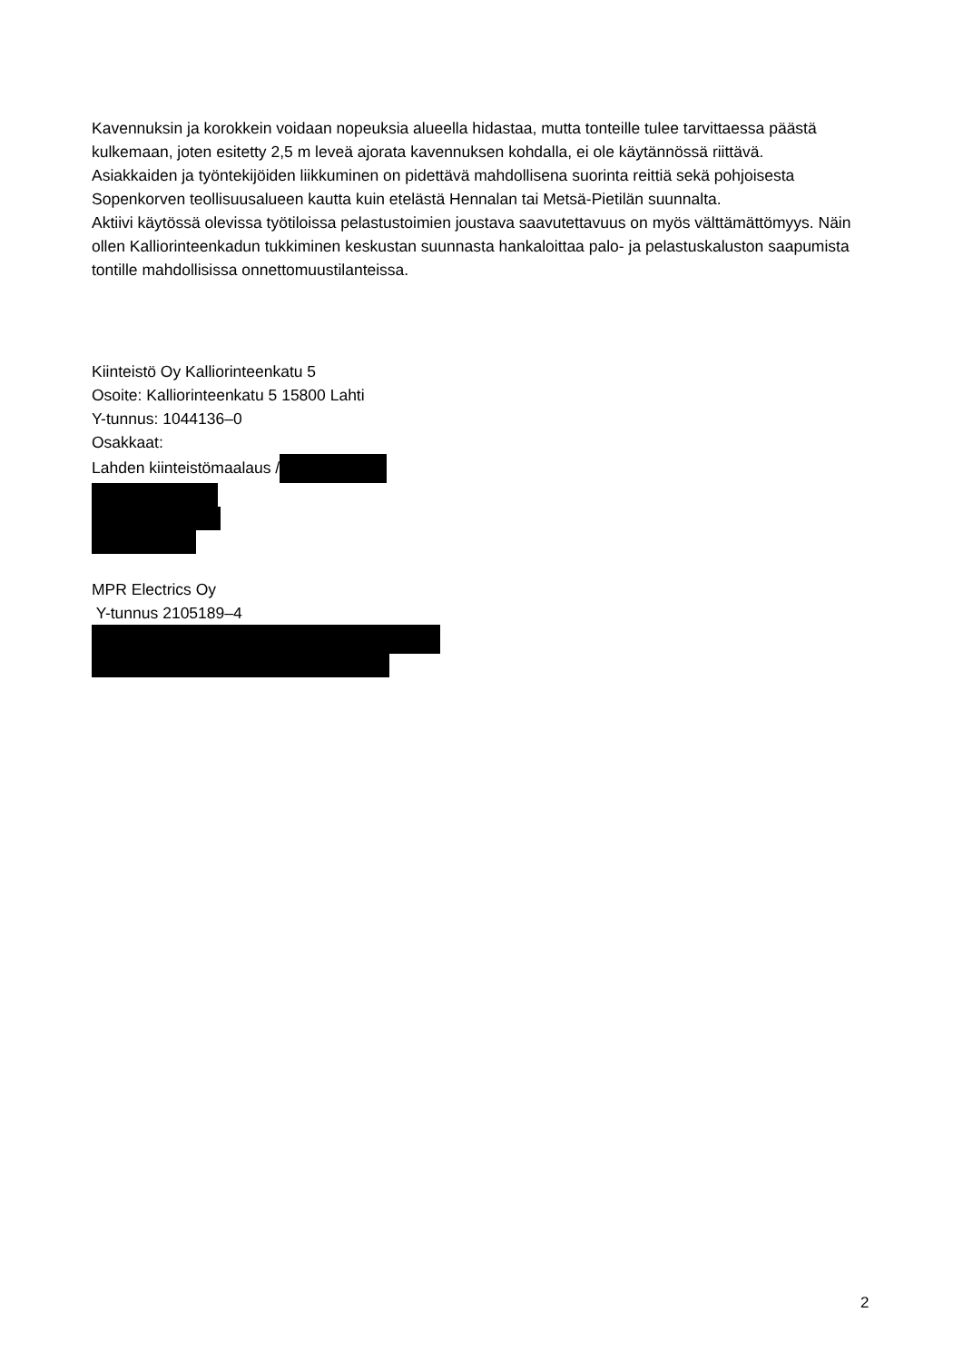Kavennuksin ja korokkein voidaan nopeuksia alueella hidastaa, mutta tonteille tulee tarvittaessa päästä kulkemaan, joten esitetty 2,5 m leveä ajorata kavennuksen kohdalla, ei ole käytännössä riittävä.
Asiakkaiden ja työntekijöiden liikkuminen on pidettävä mahdollisena suorinta reittiä sekä pohjoisesta Sopenkorven teollisuusalueen kautta kuin etelästä Hennalan tai Metsä-Pietilän suunnalta.
Aktiivi käytössä olevissa työtiloissa pelastustoimien joustava saavutettavuus on myös välttämättömyys. Näin ollen Kalliorinteenkadun tukkiminen keskustan suunnasta hankaloittaa palo- ja pelastuskaluston saapumista tontille mahdollisissa onnettomuustilanteissa.
Kiinteistö Oy Kalliorinteenkatu 5
Osoite: Kalliorinteenkatu 5 15800 Lahti
Y-tunnus: 1044136–0
Osakkaat:
Lahden kiinteistömaalaus /
MPR Electrics Oy
Y-tunnus 2105189–4
2